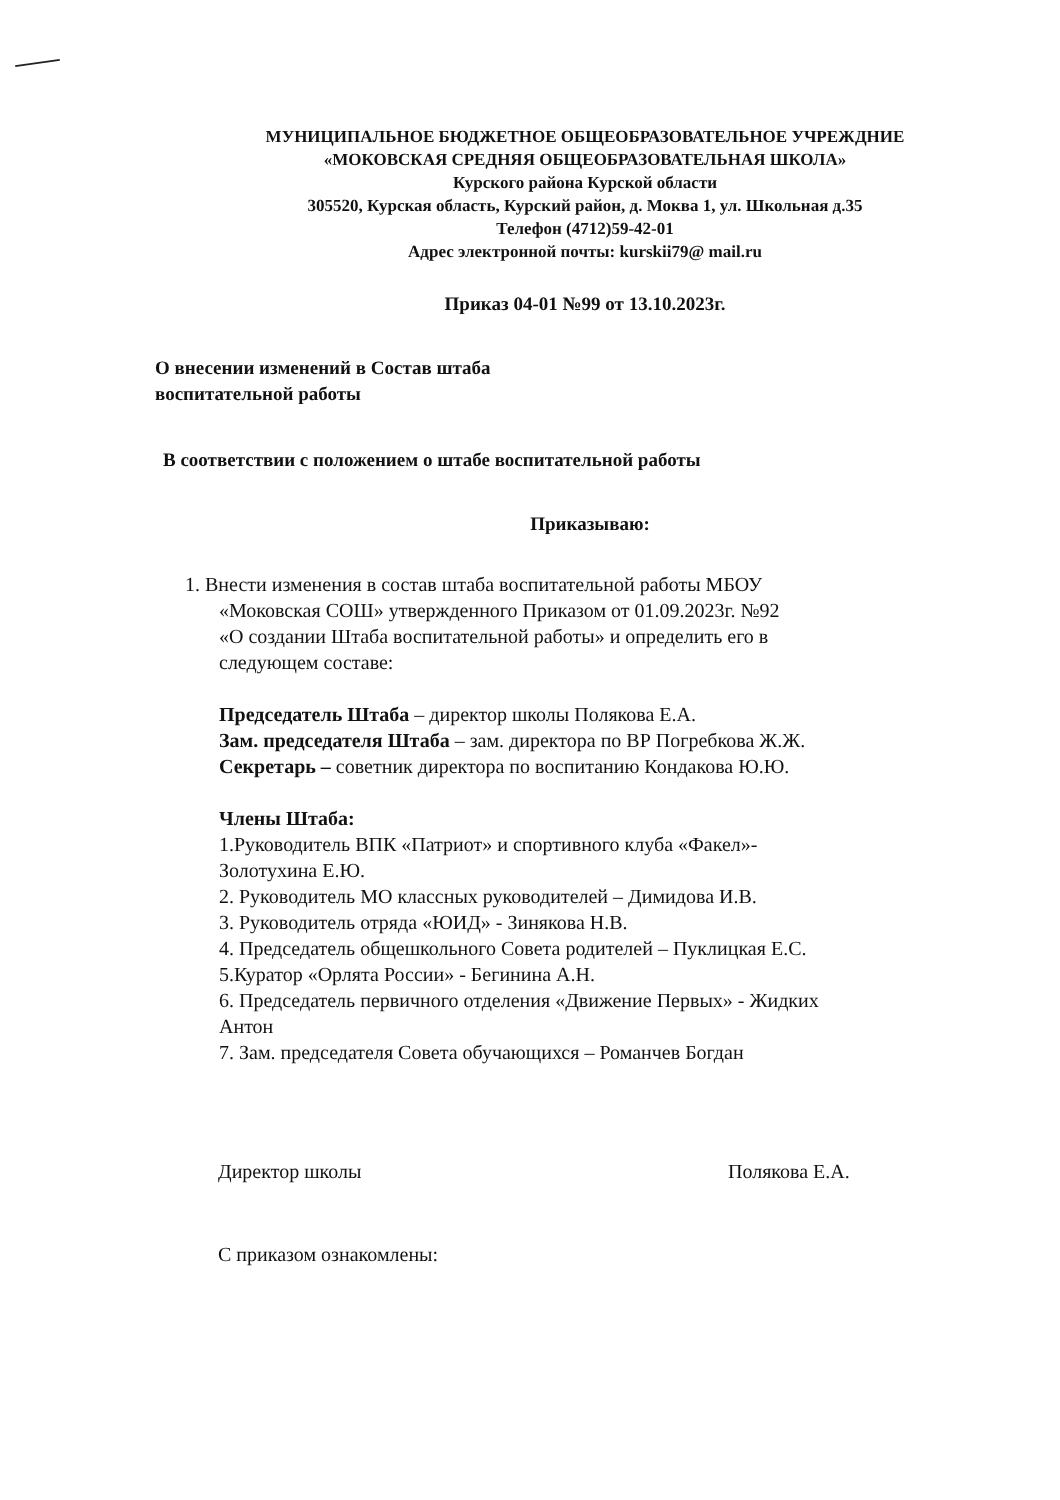МУНИЦИПАЛЬНОЕ БЮДЖЕТНОЕ ОБЩЕОБРАЗОВАТЕЛЬНОЕ УЧРЕЖДНИЕ
«МОКОВСКАЯ СРЕДНЯЯ ОБЩЕОБРАЗОВАТЕЛЬНАЯ ШКОЛА»
Курского района Курской области
305520, Курская область, Курский район, д. Моква 1, ул. Школьная д.35
Телефон (4712)59-42-01
Адрес электронной почты: kurskii79@ mail.ru
Приказ 04-01 №99 от 13.10.2023г.
О внесении изменений в Состав штаба
воспитательной работы
В соответствии с положением о штабе воспитательной работы
Приказываю:
1. Внести изменения в состав штаба воспитательной работы МБОУ
«Моковская СОШ» утвержденного Приказом от 01.09.2023г. №92
«О создании Штаба воспитательной работы» и определить его в
следующем составе:
Председатель Штаба – директор школы Полякова Е.А.
Зам. председателя Штаба – зам. директора по ВР Погребкова Ж.Ж.
Секретарь – советник директора по воспитанию Кондакова Ю.Ю.
Члены Штаба:
1.Руководитель ВПК «Патриот» и спортивного клуба «Факел»-
Золотухина Е.Ю.
2. Руководитель МО классных руководителей – Димидова И.В.
3. Руководитель отряда «ЮИД» - Зинякова Н.В.
4. Председатель общешкольного Совета родителей – Пуклицкая Е.С.
5.Куратор «Орлята России» - Бегинина А.Н.
6. Председатель первичного отделения «Движение Первых» - Жидких
Антон
7. Зам. председателя Совета обучающихся – Романчев Богдан
Директор школы Полякова Е.А.
С приказом ознакомлены: